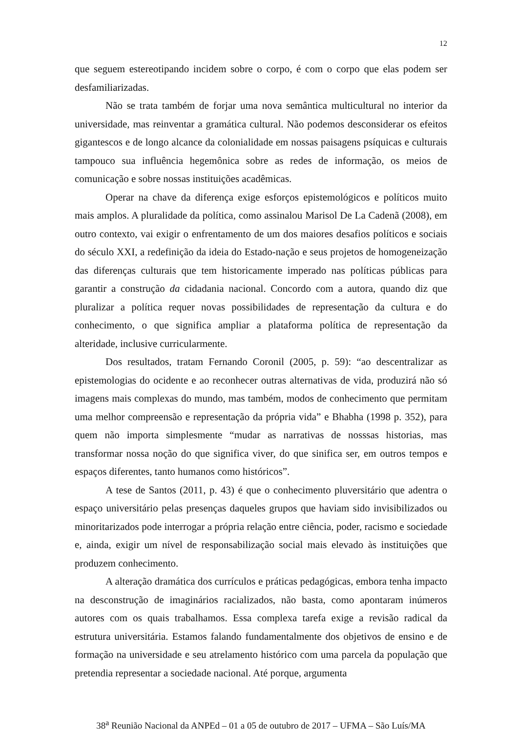12
que seguem estereotipando incidem sobre o corpo, é com o corpo que elas podem ser desfamiliarizadas.
Não se trata também de forjar uma nova semântica multicultural no interior da universidade, mas reinventar a gramática cultural. Não podemos desconsiderar os efeitos gigantescos e de longo alcance da colonialidade em nossas paisagens psíquicas e culturais tampouco sua influência hegemônica sobre as redes de informação, os meios de comunicação e sobre nossas instituições acadêmicas.
Operar na chave da diferença exige esforços epistemológicos e políticos muito mais amplos. A pluralidade da política, como assinalou Marisol De La Cadenã (2008), em outro contexto, vai exigir o enfrentamento de um dos maiores desafios políticos e sociais do século XXI, a redefinição da ideia do Estado-nação e seus projetos de homogeneização das diferenças culturais que tem historicamente imperado nas políticas públicas para garantir a construção da cidadania nacional. Concordo com a autora, quando diz que pluralizar a política requer novas possibilidades de representação da cultura e do conhecimento, o que significa ampliar a plataforma política de representação da alteridade, inclusive curricularmente.
Dos resultados, tratam Fernando Coronil (2005, p. 59): “ao descentralizar as epistemologias do ocidente e ao reconhecer outras alternativas de vida, produzirá não só imagens mais complexas do mundo, mas também, modos de conhecimento que permitam uma melhor compreensão e representação da própria vida” e Bhabha (1998 p. 352), para quem não importa simplesmente “mudar as narrativas de nosssas historias, mas transformar nossa noção do que significa viver, do que sinifica ser, em outros tempos e espaços diferentes, tanto humanos como históricos”.
A tese de Santos (2011, p. 43) é que o conhecimento pluversitário que adentra o espaço universitário pelas presenças daqueles grupos que haviam sido invisibilizados ou minoritarizados pode interrogar a própria relação entre ciência, poder, racismo e sociedade e, ainda, exigir um nível de responsabilização social mais elevado às instituições que produzem conhecimento.
A alteração dramática dos currículos e práticas pedagógicas, embora tenha impacto na desconstrução de imaginários racializados, não basta, como apontaram inúmeros autores com os quais trabalhamos. Essa complexa tarefa exige a revisão radical da estrutura universitária. Estamos falando fundamentalmente dos objetivos de ensino e de formação na universidade e seu atrelamento histórico com uma parcela da população que pretendia representar a sociedade nacional. Até porque, argumenta
38<sup>a</sup> Reunião Nacional da ANPEd – 01 a 05 de outubro de 2017 – UFMA – São Luís/MA